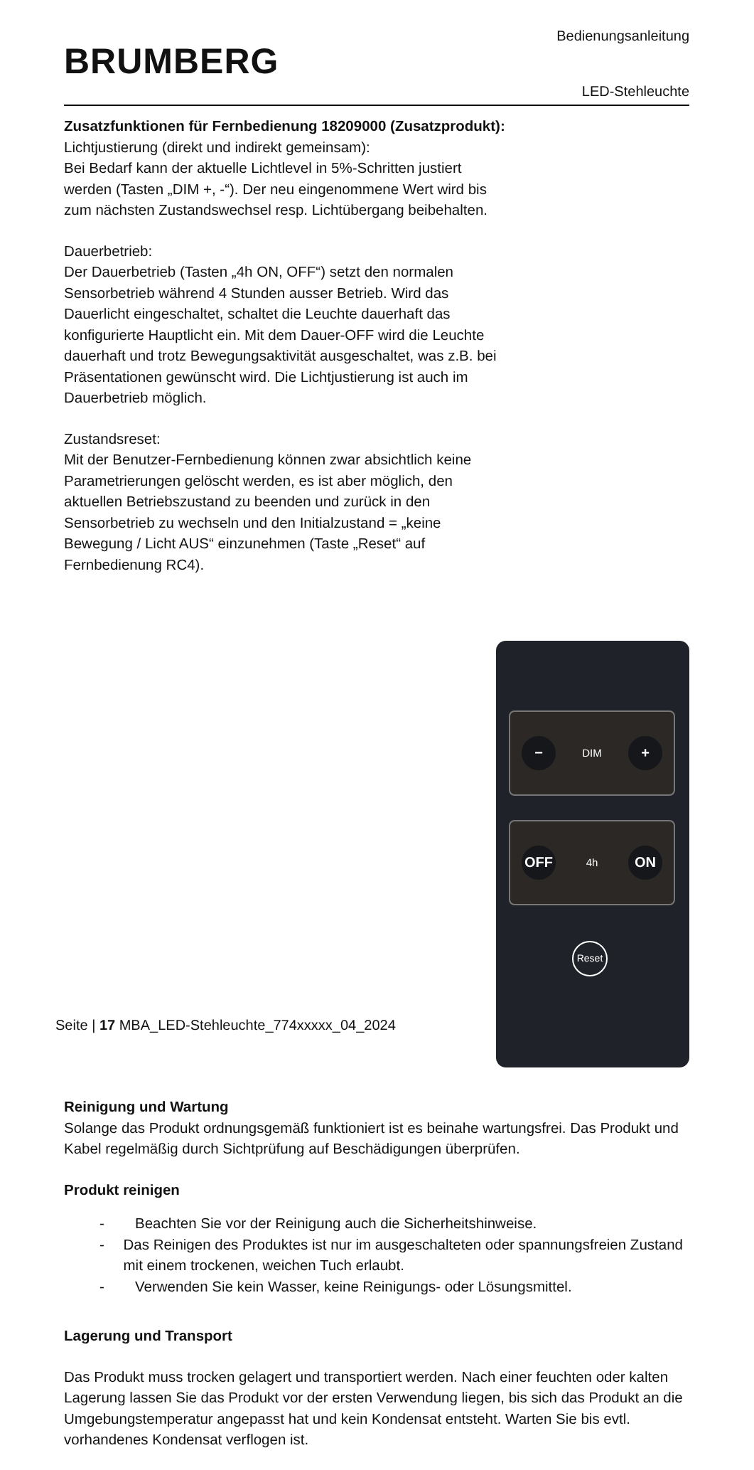Bedienungsanleitung
BRUMBERG
LED-Stehleuchte
Zusatzfunktionen für Fernbedienung 18209000 (Zusatzprodukt):
Lichtjustierung (direkt und indirekt gemeinsam):
Bei Bedarf kann der aktuelle Lichtlevel in 5%-Schritten justiert werden (Tasten „DIM +, -“). Der neu eingenommene Wert wird bis zum nächsten Zustandswechsel resp. Lichtübergang beibehalten.
Dauerbetrieb:
Der Dauerbetrieb (Tasten „4h ON, OFF“) setzt den normalen Sensorbetrieb während 4 Stunden ausser Betrieb. Wird das Dauerlicht eingeschaltet, schaltet die Leuchte dauerhaft das konfigurierte Hauptlicht ein. Mit dem Dauer-OFF wird die Leuchte dauerhaft und trotz Bewegungsaktivität ausgeschaltet, was z.B. bei Präsentationen gewünscht wird. Die Lichtjustierung ist auch im Dauerbetrieb möglich.
Zustandsreset:
Mit der Benutzer-Fernbedienung können zwar absichtlich keine Parametrierungen gelöscht werden, es ist aber möglich, den aktuellen Betriebszustand zu beenden und zurück in den Sensorbetrieb zu wechseln und den Initialzustand = „keine Bewegung / Licht AUS“ einzunehmen (Taste „Reset“ auf Fernbedienung RC4).
−
DIM
+
OFF
4h
ON
Reset
Reinigung und Wartung
Solange das Produkt ordnungsgemäß funktioniert ist es beinahe wartungsfrei. Das Produkt und Kabel regelmäßig durch Sichtprüfung auf Beschädigungen überprüfen.
Produkt reinigen
- Beachten Sie vor der Reinigung auch die Sicherheitshinweise.
- Das Reinigen des Produktes ist nur im ausgeschalteten oder spannungsfreien Zustand mit einem trockenen, weichen Tuch erlaubt.
- Verwenden Sie kein Wasser, keine Reinigungs- oder Lösungsmittel.
Lagerung und Transport
Das Produkt muss trocken gelagert und transportiert werden. Nach einer feuchten oder kalten Lagerung lassen Sie das Produkt vor der ersten Verwendung liegen, bis sich das Produkt an die Umgebungstemperatur angepasst hat und kein Kondensat entsteht. Warten Sie bis evtl. vorhandenes Kondensat verflogen ist.
Seite | 17 MBA_LED-Stehleuchte_774xxxxx_04_2024